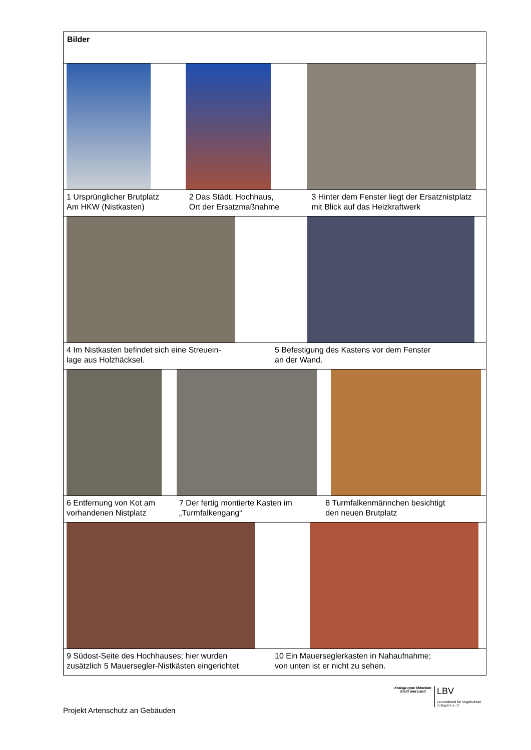| Bilder |
| 1 Ursprünglicher Brutplatz Am HKW (Nistkasten) 2 Das Städt. Hochhaus, Ort der Ersatzmaßnahme 3 Hinter dem Fenster liegt der Ersatznistplatz mit Blick auf das Heizkraftwerk |
| 4 Im Nistkasten befindet sich eine Streuein- lage aus Holzhäcksel. 5 Befestigung des Kastens vor dem Fenster an der Wand. |
| 6 Entfernung von Kot am vorhandenen Nistplatz 7 Der fertig montierte Kasten im „Turmfalkengang“ 8 Turmfalkenmännchen besichtigt den neuen Brutplatz |
| 9 Südost-Seite des Hochhauses; hier wurden zusätzlich 5 Mauersegler-Nistkästen eingerichtet 10 Ein Mauerseglerkasten in Nahaufnahme; von unten ist er nicht zu sehen. |
Kreisgruppe München
Stadt und Land
LBV
Landesbund für Vogelschutz
in Bayern e. V.
Projekt Artenschutz an Gebäuden